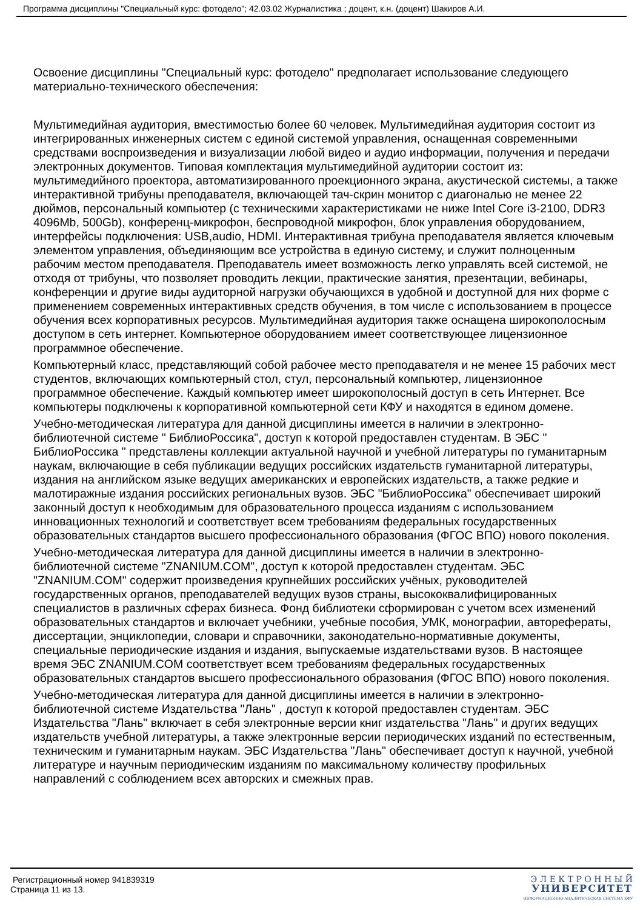Программа дисциплины "Специальный курс: фотоделo"; 42.03.02 Журналистика ; доцент, к.н. (доцент) Шакиров А.И.
Освоение дисциплины "Специальный курс: фотоделo" предполагает использование следующего материально-технического обеспечения:
Мультимедийная аудитория, вместимостью более 60 человек. Мультимедийная аудитория состоит из интегрированных инженерных систем с единой системой управления, оснащенная современными средствами воспроизведения и визуализации любой видео и аудио информации, получения и передачи электронных документов. Типовая комплектация мультимедийной аудитории состоит из: мультимедийного проектора, автоматизированного проекционного экрана, акустической системы, а также интерактивной трибуны преподавателя, включающей тач-скрин монитор с диагональю не менее 22 дюймов, персональный компьютер (с техническими характеристиками не ниже Intel Core i3-2100, DDR3 4096Mb, 500Gb), конференц-микрофон, беспроводной микрофон, блок управления оборудованием, интерфейсы подключения: USB,audio, HDMI. Интерактивная трибуна преподавателя является ключевым элементом управления, объединяющим все устройства в единую систему, и служит полноценным рабочим местом преподавателя. Преподаватель имеет возможность легко управлять всей системой, не отходя от трибуны, что позволяет проводить лекции, практические занятия, презентации, вебинары, конференции и другие виды аудиторной нагрузки обучающихся в удобной и доступной для них форме с применением современных интерактивных средств обучения, в том числе с использованием в процессе обучения всех корпоративных ресурсов. Мультимедийная аудитория также оснащена широкополосным доступом в сеть интернет. Компьютерное оборудованием имеет соответствующее лицензионное программное обеспечение.
Компьютерный класс, представляющий собой рабочее место преподавателя и не менее 15 рабочих мест студентов, включающих компьютерный стол, стул, персональный компьютер, лицензионное программное обеспечение. Каждый компьютер имеет широкополосный доступ в сеть Интернет. Все компьютеры подключены к корпоративной компьютерной сети КФУ и находятся в едином домене.
Учебно-методическая литература для данной дисциплины имеется в наличии в электронно-библиотечной системе " БиблиоРоссика", доступ к которой предоставлен студентам. В ЭБС " БиблиоРоссика " представлены коллекции актуальной научной и учебной литературы по гуманитарным наукам, включающие в себя публикации ведущих российских издательств гуманитарной литературы, издания на английском языке ведущих американских и европейских издательств, а также редкие и малотиражные издания российских региональных вузов. ЭБС "БиблиоРоссика" обеспечивает широкий законный доступ к необходимым для образовательного процесса изданиям с использованием инновационных технологий и соответствует всем требованиям федеральных государственных образовательных стандартов высшего профессионального образования (ФГОС ВПО) нового поколения.
Учебно-методическая литература для данной дисциплины имеется в наличии в электронно-библиотечной системе "ZNANIUM.COM", доступ к которой предоставлен студентам. ЭБС "ZNANIUM.COM" содержит произведения крупнейших российских учёных, руководителей государственных органов, преподавателей ведущих вузов страны, высококвалифицированных специалистов в различных сферах бизнеса. Фонд библиотеки сформирован с учетом всех изменений образовательных стандартов и включает учебники, учебные пособия, УМК, монографии, авторефераты, диссертации, энциклопедии, словари и справочники, законодательно-нормативные документы, специальные периодические издания и издания, выпускаемые издательствами вузов. В настоящее время ЭБС ZNANIUM.COM соответствует всем требованиям федеральных государственных образовательных стандартов высшего профессионального образования (ФГОС ВПО) нового поколения.
Учебно-методическая литература для данной дисциплины имеется в наличии в электронно-библиотечной системе Издательства "Лань" , доступ к которой предоставлен студентам. ЭБС Издательства "Лань" включает в себя электронные версии книг издательства "Лань" и других ведущих издательств учебной литературы, а также электронные версии периодических изданий по естественным, техническим и гуманитарным наукам. ЭБС Издательства "Лань" обеспечивает доступ к научной, учебной литературе и научным периодическим изданиям по максимальному количеству профильных направлений с соблюдением всех авторских и смежных прав.
Регистрационный номер 941839319
Страница 11 из 13.
Э Л Е К Т Р О Н Н Ы Й
УНИВЕРСИТЕТ
ИНФОРМАЦИОННО-АНАЛИТИЧЕСКАЯ СИСТЕМА КФУ